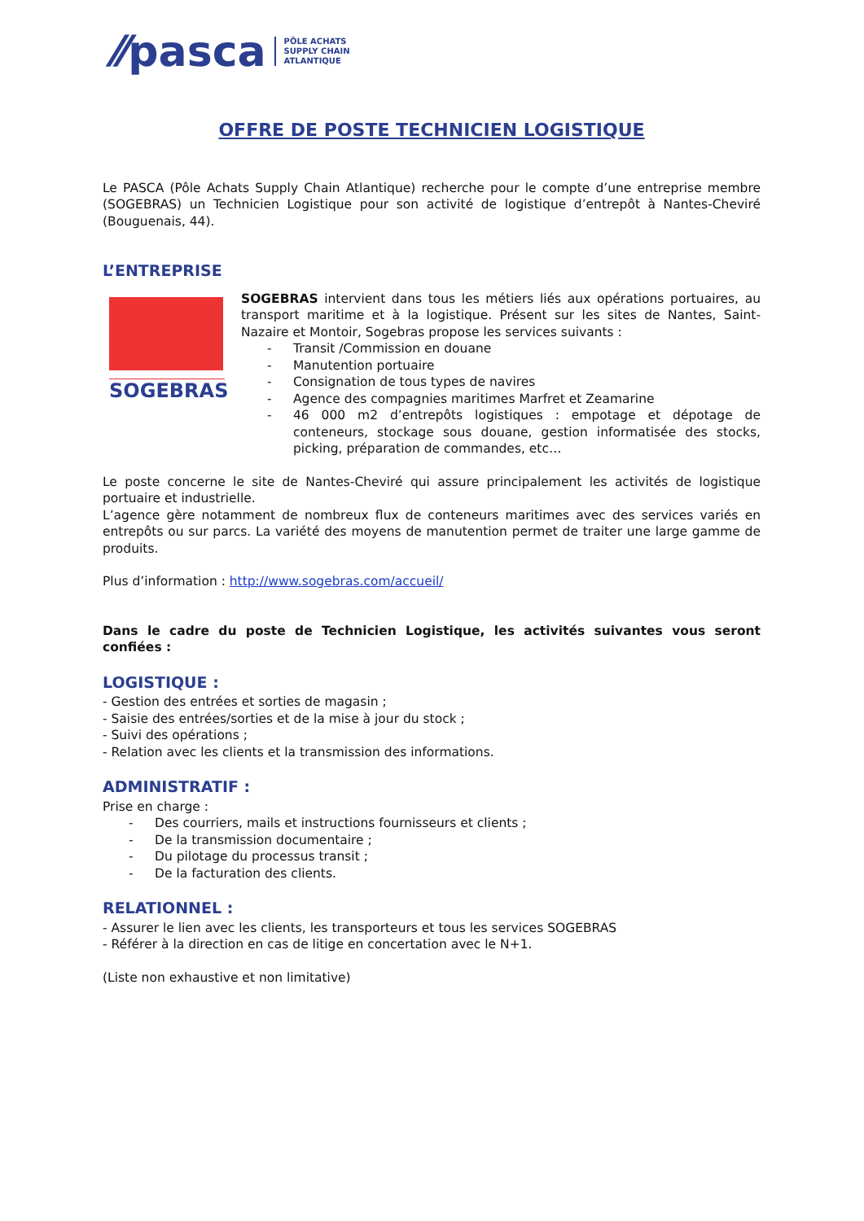⁄⁄pasca PÔLE ACHATS
SUPPLY CHAIN
ATLANTIQUE
OFFRE DE POSTE TECHNICIEN LOGISTIQUE
Le PASCA (Pôle Achats Supply Chain Atlantique) recherche pour le compte d’une entreprise membre (SOGEBRAS) un Technicien Logistique pour son activité de logistique d’entrepôt à Nantes-Cheviré (Bouguenais, 44).
L’ENTREPRISE
SOGEBRAS
SOGEBRAS intervient dans tous les métiers liés aux opérations portuaires, au transport maritime et à la logistique. Présent sur les sites de Nantes, Saint-Nazaire et Montoir, Sogebras propose les services suivants :
- Transit /Commission en douane
- Manutention portuaire
- Consignation de tous types de navires
- Agence des compagnies maritimes Marfret et Zeamarine
- 46 000 m2 d’entrepôts logistiques : empotage et dépotage de conteneurs, stockage sous douane, gestion informatisée des stocks, picking, préparation de commandes, etc…
Le poste concerne le site de Nantes-Cheviré qui assure principalement les activités de logistique portuaire et industrielle.
L’agence gère notamment de nombreux flux de conteneurs maritimes avec des services variés en entrepôts ou sur parcs. La variété des moyens de manutention permet de traiter une large gamme de produits.
Plus d’information : http://www.sogebras.com/accueil/
Dans le cadre du poste de Technicien Logistique, les activités suivantes vous seront confiées :
LOGISTIQUE :
- Gestion des entrées et sorties de magasin ;
- Saisie des entrées/sorties et de la mise à jour du stock ;
- Suivi des opérations ;
- Relation avec les clients et la transmission des informations.
ADMINISTRATIF :
Prise en charge :
- Des courriers, mails et instructions fournisseurs et clients ;
- De la transmission documentaire ;
- Du pilotage du processus transit ;
- De la facturation des clients.
RELATIONNEL :
- Assurer le lien avec les clients, les transporteurs et tous les services SOGEBRAS
- Référer à la direction en cas de litige en concertation avec le N+1.
(Liste non exhaustive et non limitative)